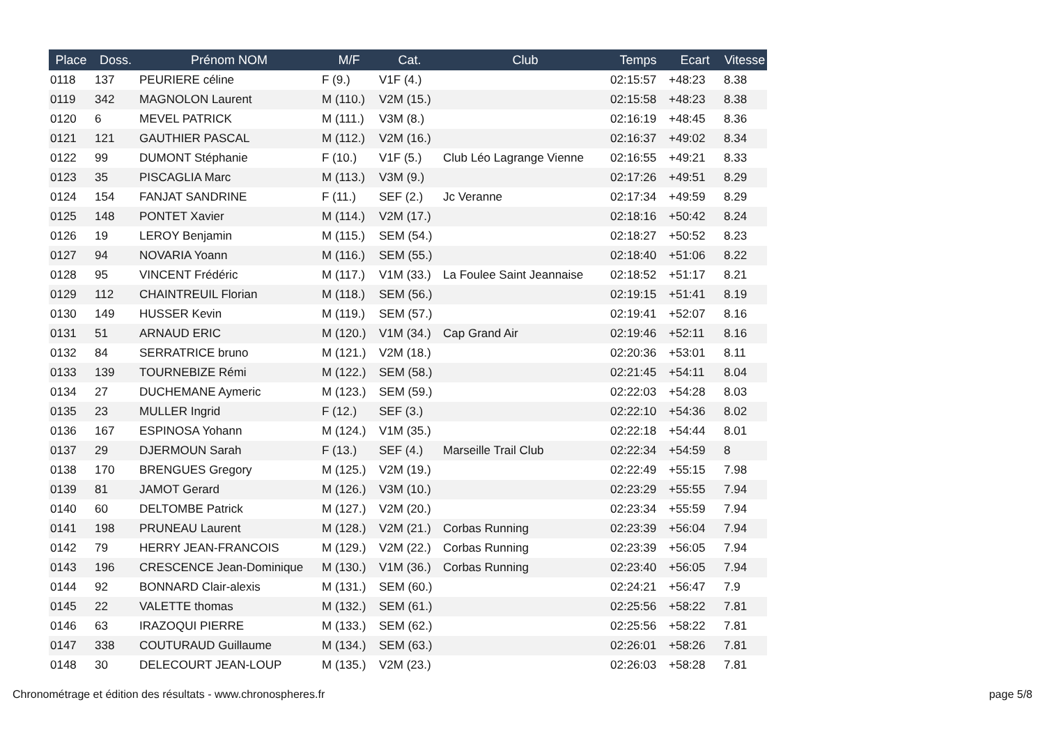| Place | Doss. | Prénom NOM | M/F | Cat. | Club | Temps | Ecart | Vitesse |
| --- | --- | --- | --- | --- | --- | --- | --- | --- |
| 0118 | 137 | PEURIERE céline | F (9.) | V1F (4.) | | 02:15:57 | +48:23 | 8.38 |
| 0119 | 342 | MAGNOLON Laurent | M (110.) | V2M (15.) | | 02:15:58 | +48:23 | 8.38 |
| 0120 | 6 | MEVEL PATRICK | M (111.) | V3M (8.) | | 02:16:19 | +48:45 | 8.36 |
| 0121 | 121 | GAUTHIER PASCAL | M (112.) | V2M (16.) | | 02:16:37 | +49:02 | 8.34 |
| 0122 | 99 | DUMONT Stéphanie | F (10.) | V1F (5.) | Club Léo Lagrange Vienne | 02:16:55 | +49:21 | 8.33 |
| 0123 | 35 | PISCAGLIA Marc | M (113.) | V3M (9.) | | 02:17:26 | +49:51 | 8.29 |
| 0124 | 154 | FANJAT SANDRINE | F (11.) | SEF (2.) | Jc Veranne | 02:17:34 | +49:59 | 8.29 |
| 0125 | 148 | PONTET Xavier | M (114.) | V2M (17.) | | 02:18:16 | +50:42 | 8.24 |
| 0126 | 19 | LEROY Benjamin | M (115.) | SEM (54.) | | 02:18:27 | +50:52 | 8.23 |
| 0127 | 94 | NOVARIA Yoann | M (116.) | SEM (55.) | | 02:18:40 | +51:06 | 8.22 |
| 0128 | 95 | VINCENT Frédéric | M (117.) | V1M (33.) | La Foulee Saint Jeannaise | 02:18:52 | +51:17 | 8.21 |
| 0129 | 112 | CHAINTREUIL Florian | M (118.) | SEM (56.) | | 02:19:15 | +51:41 | 8.19 |
| 0130 | 149 | HUSSER Kevin | M (119.) | SEM (57.) | | 02:19:41 | +52:07 | 8.16 |
| 0131 | 51 | ARNAUD ERIC | M (120.) | V1M (34.) | Cap Grand Air | 02:19:46 | +52:11 | 8.16 |
| 0132 | 84 | SERRATRICE bruno | M (121.) | V2M (18.) | | 02:20:36 | +53:01 | 8.11 |
| 0133 | 139 | TOURNEBIZE Rémi | M (122.) | SEM (58.) | | 02:21:45 | +54:11 | 8.04 |
| 0134 | 27 | DUCHEMANE Aymeric | M (123.) | SEM (59.) | | 02:22:03 | +54:28 | 8.03 |
| 0135 | 23 | MULLER Ingrid | F (12.) | SEF (3.) | | 02:22:10 | +54:36 | 8.02 |
| 0136 | 167 | ESPINOSA Yohann | M (124.) | V1M (35.) | | 02:22:18 | +54:44 | 8.01 |
| 0137 | 29 | DJERMOUN Sarah | F (13.) | SEF (4.) | Marseille Trail Club | 02:22:34 | +54:59 | 8 |
| 0138 | 170 | BRENGUES Gregory | M (125.) | V2M (19.) | | 02:22:49 | +55:15 | 7.98 |
| 0139 | 81 | JAMOT Gerard | M (126.) | V3M (10.) | | 02:23:29 | +55:55 | 7.94 |
| 0140 | 60 | DELTOMBE Patrick | M (127.) | V2M (20.) | | 02:23:34 | +55:59 | 7.94 |
| 0141 | 198 | PRUNEAU Laurent | M (128.) | V2M (21.) | Corbas Running | 02:23:39 | +56:04 | 7.94 |
| 0142 | 79 | HERRY JEAN-FRANCOIS | M (129.) | V2M (22.) | Corbas Running | 02:23:39 | +56:05 | 7.94 |
| 0143 | 196 | CRESCENCE Jean-Dominique | M (130.) | V1M (36.) | Corbas Running | 02:23:40 | +56:05 | 7.94 |
| 0144 | 92 | BONNARD Clair-alexis | M (131.) | SEM (60.) | | 02:24:21 | +56:47 | 7.9 |
| 0145 | 22 | VALETTE thomas | M (132.) | SEM (61.) | | 02:25:56 | +58:22 | 7.81 |
| 0146 | 63 | IRAZOQUI PIERRE | M (133.) | SEM (62.) | | 02:25:56 | +58:22 | 7.81 |
| 0147 | 338 | COUTURAUD Guillaume | M (134.) | SEM (63.) | | 02:26:01 | +58:26 | 7.81 |
| 0148 | 30 | DELECOURT JEAN-LOUP | M (135.) | V2M (23.) | | 02:26:03 | +58:28 | 7.81 |
Chronométrage et édition des résultats - www.chronospheres.fr
page 5/8